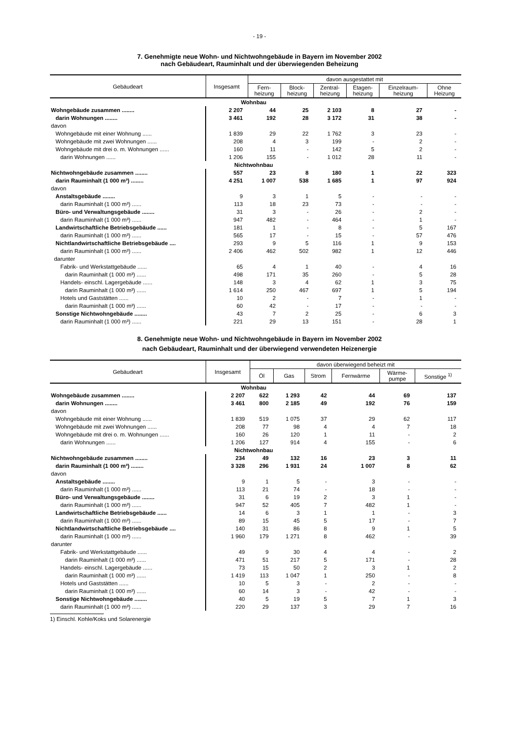- 19 -
7. Genehmigte neue Wohn- und Nichtwohngebäude in Bayern im November 2002
nach Gebäudeart, Rauminhalt und der überwiegenden Beheizung
| Gebäudeart | Insgesamt | davon ausgestattet mit | | | | | |
| --- | --- | --- | --- | --- | --- | --- | --- |
| | | Fern- heizung | Block- heizung | Zentral- heizung | Etagen- heizung | Einzelraum- heizung | Ohne Heizung |
| Wohnbau | | | | | | | |
| Wohngebäude zusammen ........ | 2 207 | 44 | 25 | 2 103 | 8 | 27 | - |
| darin Wohnungen ........ | 3 461 | 192 | 28 | 3 172 | 31 | 38 | - |
| davon | | | | | | | |
| Wohngebäude mit einer Wohnung ...... | 1 839 | 29 | 22 | 1 762 | 3 | 23 | - |
| Wohngebäude mit zwei Wohnungen ...... | 208 | 4 | 3 | 199 | - | 2 | - |
| Wohngebäude mit drei o. m. Wohnungen ...... | 160 | 11 | - | 142 | 5 | 2 | - |
| darin Wohnungen ...... | 1 206 | 155 | - | 1 012 | 28 | 11 | - |
| Nichtwohnbau | | | | | | | |
| Nichtwohngebäude zusammen ........ | 557 | 23 | 8 | 180 | 1 | 22 | 323 |
| darin Rauminhalt (1 000 m³) ........ | 4 251 | 1 007 | 538 | 1 685 | 1 | 97 | 924 |
| davon | | | | | | | |
| Anstaltsgebäude ........ | 9 | 3 | 1 | 5 | - | - | - |
| darin Rauminhalt (1 000 m³) ...... | 113 | 18 | 23 | 73 | - | - | - |
| Büro- und Verwaltungsgebäude ........ | 31 | 3 | - | 26 | - | 2 | - |
| darin Rauminhalt (1 000 m³) ...... | 947 | 482 | - | 464 | - | 1 | - |
| Landwirtschaftliche Betriebsgebäude ...... | 181 | 1 | - | 8 | - | 5 | 167 |
| darin Rauminhalt (1 000 m³) ...... | 565 | 17 | - | 15 | - | 57 | 476 |
| Nichtlandwirtschaftliche Betriebsgebäude .... | 293 | 9 | 5 | 116 | 1 | 9 | 153 |
| darin Rauminhalt (1 000 m³) ...... | 2 406 | 462 | 502 | 982 | 1 | 12 | 446 |
| darunter | | | | | | | |
| Fabrik- und Werkstattgebäude ...... | 65 | 4 | 1 | 40 | - | 4 | 16 |
| darin Rauminhalt (1 000 m³) ...... | 498 | 171 | 35 | 260 | - | 5 | 28 |
| Handels- einschl. Lagergebäude ...... | 148 | 3 | 4 | 62 | 1 | 3 | 75 |
| darin Rauminhalt (1 000 m³) ...... | 1 614 | 250 | 467 | 697 | 1 | 5 | 194 |
| Hotels und Gaststätten ...... | 10 | 2 | - | 7 | - | 1 | - |
| darin Rauminhalt (1 000 m³) ...... | 60 | 42 | - | 17 | - | - | - |
| Sonstige Nichtwohngebäude ........ | 43 | 7 | 2 | 25 | - | 6 | 3 |
| darin Rauminhalt (1 000 m³) ...... | 221 | 29 | 13 | 151 | - | 28 | 1 |
8. Genehmigte neue Wohn- und Nichtwohngebäude in Bayern im November 2002
nach Gebäudeart, Rauminhalt und der überwiegend verwendeten Heizenergie
| Gebäudeart | Insgesamt | davon überwiegend beheizt mit | | | | | |
| --- | --- | --- | --- | --- | --- | --- | --- |
| | | Öl | Gas | Strom | Fernwärme | Wärme- pumpe | Sonstige <sup>1)</sup> |
| Wohnbau | | | | | | | |
| Wohngebäude zusammen ........ | 2 207 | 622 | 1 293 | 42 | 44 | 69 | 137 |
| darin Wohnungen ........ | 3 461 | 800 | 2 185 | 49 | 192 | 76 | 159 |
| davon | | | | | | | |
| Wohngebäude mit einer Wohnung ...... | 1 839 | 519 | 1 075 | 37 | 29 | 62 | 117 |
| Wohngebäude mit zwei Wohnungen ...... | 208 | 77 | 98 | 4 | 4 | 7 | 18 |
| Wohngebäude mit drei o. m. Wohnungen ...... | 160 | 26 | 120 | 1 | 11 | - | 2 |
| darin Wohnungen ...... | 1 206 | 127 | 914 | 4 | 155 | - | 6 |
| Nichtwohnbau | | | | | | | |
| Nichtwohngebäude zusammen ........ | 234 | 49 | 132 | 16 | 23 | 3 | 11 |
| darin Rauminhalt (1 000 m³) ........ | 3 328 | 296 | 1 931 | 24 | 1 007 | 8 | 62 |
| davon | | | | | | | |
| Anstaltsgebäude ........ | 9 | 1 | 5 | - | 3 | - | - |
| darin Rauminhalt (1 000 m³) ...... | 113 | 21 | 74 | - | 18 | - | - |
| Büro- und Verwaltungsgebäude ........ | 31 | 6 | 19 | 2 | 3 | 1 | - |
| darin Rauminhalt (1 000 m³) ...... | 947 | 52 | 405 | 7 | 482 | 1 | - |
| Landwirtschaftliche Betriebsgebäude ...... | 14 | 6 | 3 | 1 | 1 | - | 3 |
| darin Rauminhalt (1 000 m³) ...... | 89 | 15 | 45 | 5 | 17 | - | 7 |
| Nichtlandwirtschaftliche Betriebsgebäude .... | 140 | 31 | 86 | 8 | 9 | 1 | 5 |
| darin Rauminhalt (1 000 m³) ...... | 1 960 | 179 | 1 271 | 8 | 462 | - | 39 |
| darunter | | | | | | | |
| Fabrik- und Werkstattgebäude ...... | 49 | 9 | 30 | 4 | 4 | - | 2 |
| darin Rauminhalt (1 000 m³) ...... | 471 | 51 | 217 | 5 | 171 | - | 28 |
| Handels- einschl. Lagergebäude ...... | 73 | 15 | 50 | 2 | 3 | 1 | 2 |
| darin Rauminhalt (1 000 m³) ...... | 1 419 | 113 | 1 047 | 1 | 250 | - | 8 |
| Hotels und Gaststätten ...... | 10 | 5 | 3 | - | 2 | - | - |
| darin Rauminhalt (1 000 m³) ...... | 60 | 14 | 3 | - | 42 | - | - |
| Sonstige Nichtwohngebäude ........ | 40 | 5 | 19 | 5 | 7 | 1 | 3 |
| darin Rauminhalt (1 000 m³) ...... | 220 | 29 | 137 | 3 | 29 | 7 | 16 |
1) Einschl. Kohle/Koks und Solarenergie